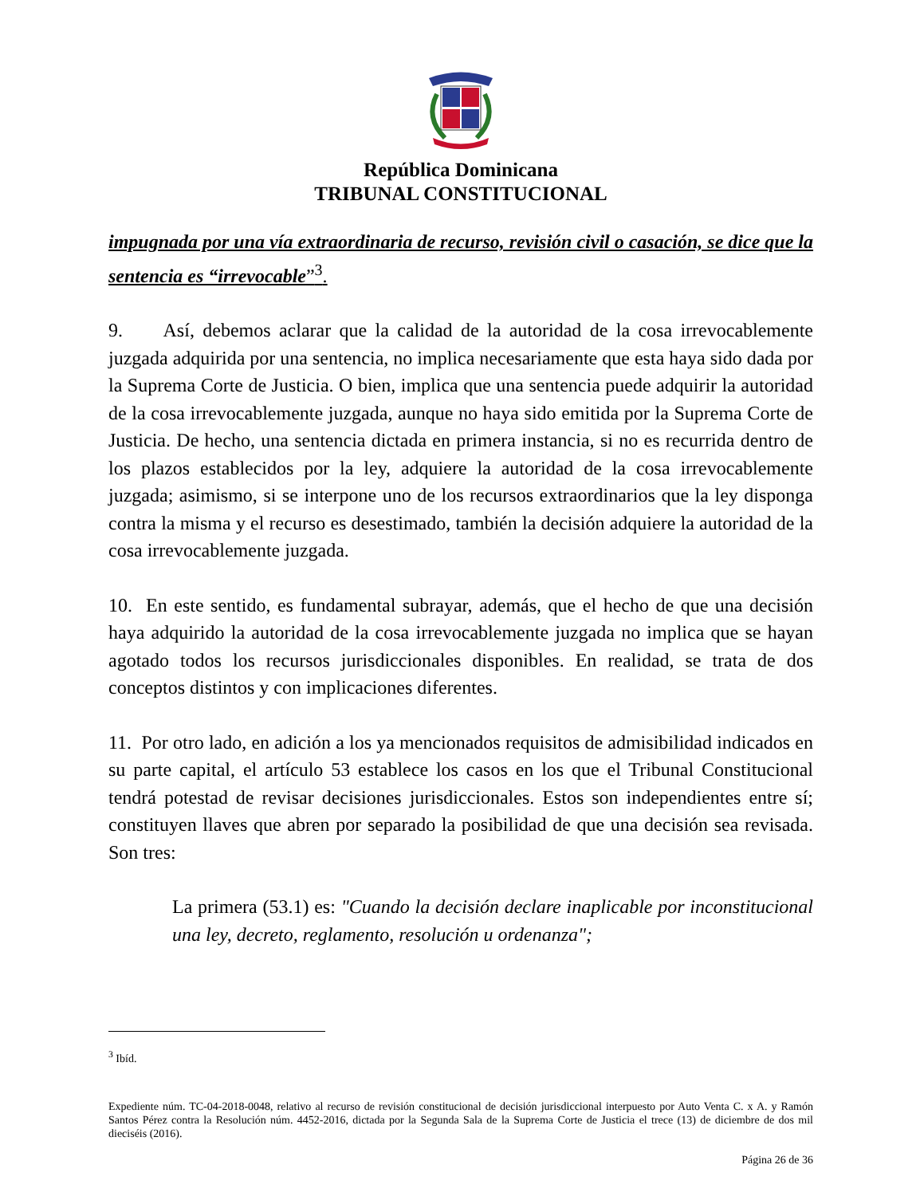República Dominicana
TRIBUNAL CONSTITUCIONAL
impugnada por una vía extraordinaria de recurso, revisión civil o casación, se dice que la sentencia es “irrevocable”<sup>3</sup>.
9. Así, debemos aclarar que la calidad de la autoridad de la cosa irrevocablemente juzgada adquirida por una sentencia, no implica necesariamente que esta haya sido dada por la Suprema Corte de Justicia. O bien, implica que una sentencia puede adquirir la autoridad de la cosa irrevocablemente juzgada, aunque no haya sido emitida por la Suprema Corte de Justicia. De hecho, una sentencia dictada en primera instancia, si no es recurrida dentro de los plazos establecidos por la ley, adquiere la autoridad de la cosa irrevocablemente juzgada; asimismo, si se interpone uno de los recursos extraordinarios que la ley disponga contra la misma y el recurso es desestimado, también la decisión adquiere la autoridad de la cosa irrevocablemente juzgada.
10. En este sentido, es fundamental subrayar, además, que el hecho de que una decisión haya adquirido la autoridad de la cosa irrevocablemente juzgada no implica que se hayan agotado todos los recursos jurisdiccionales disponibles. En realidad, se trata de dos conceptos distintos y con implicaciones diferentes.
11. Por otro lado, en adición a los ya mencionados requisitos de admisibilidad indicados en su parte capital, el artículo 53 establece los casos en los que el Tribunal Constitucional tendrá potestad de revisar decisiones jurisdiccionales. Estos son independientes entre sí; constituyen llaves que abren por separado la posibilidad de que una decisión sea revisada. Son tres:
La primera (53.1) es: "Cuando la decisión declare inaplicable por inconstitucional una ley, decreto, reglamento, resolución u ordenanza";
<sup>3</sup> Ibíd.
Expediente núm. TC-04-2018-0048, relativo al recurso de revisión constitucional de decisión jurisdiccional interpuesto por Auto Venta C. x A. y Ramón Santos Pérez contra la Resolución núm. 4452-2016, dictada por la Segunda Sala de la Suprema Corte de Justicia el trece (13) de diciembre de dos mil dieciséis (2016).
Página 26 de 36